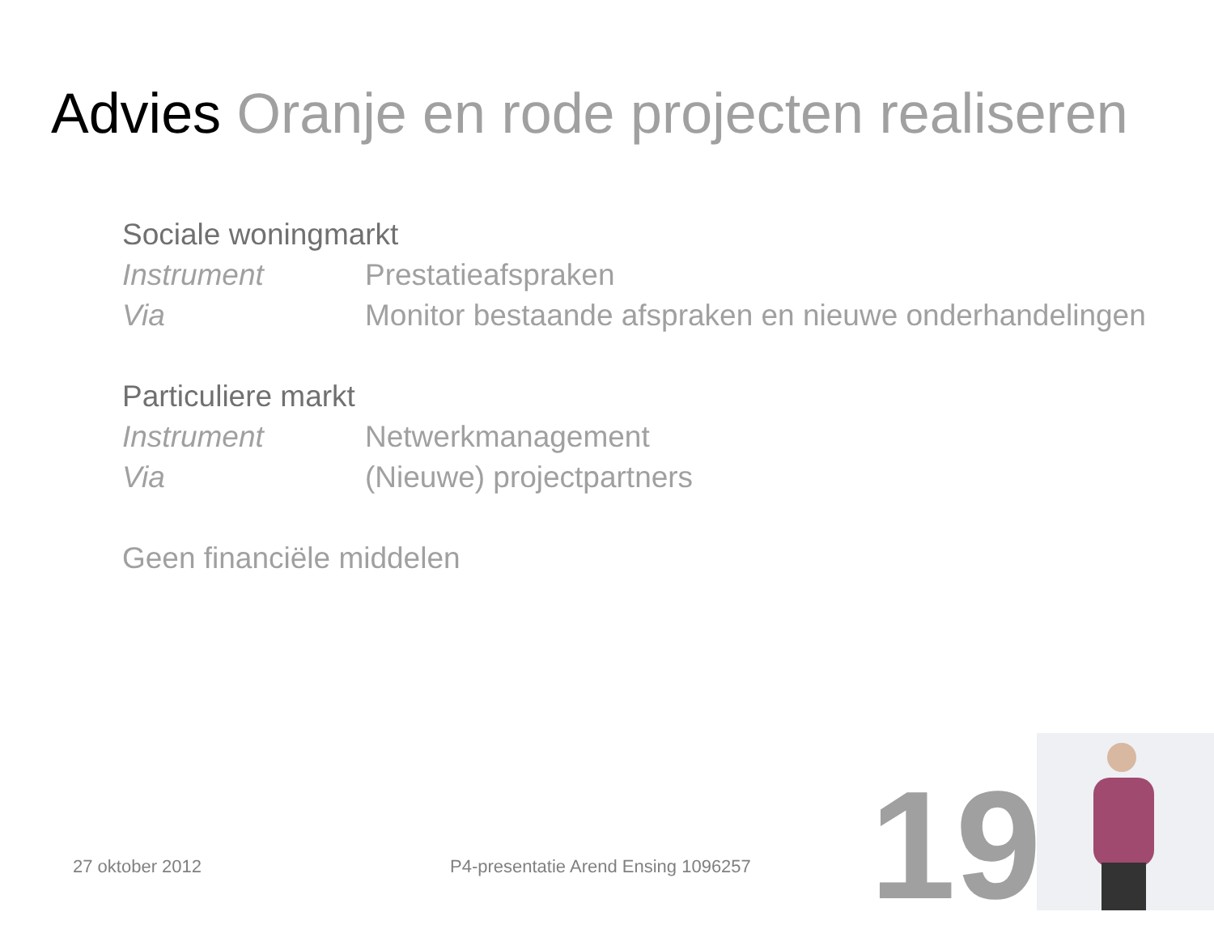Advies Oranje en rode projecten realiseren
Sociale woningmarkt
Instrument Prestatieafspraken
Via Monitor bestaande afspraken en nieuwe onderhandelingen
Particuliere markt
Instrument Netwerkmanagement
Via (Nieuwe) projectpartners
Geen financiële middelen
27 oktober 2012
P4-presentatie Arend Ensing 1096257
19